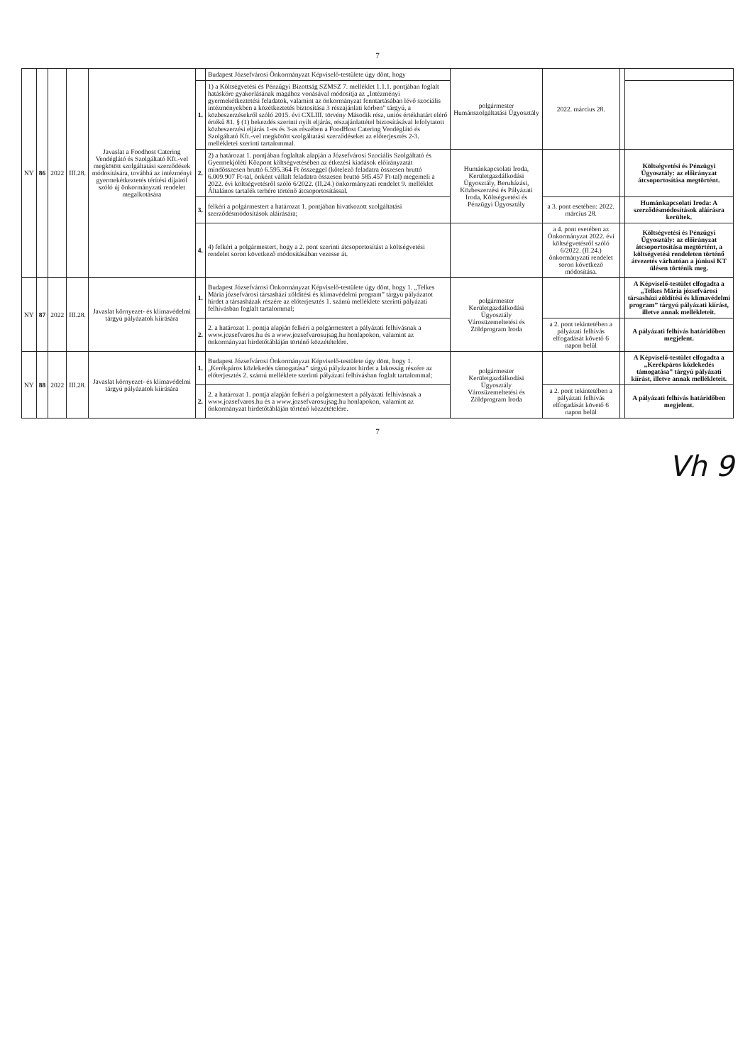7
| NY | 86 | 2022 | III.28. | Javaslat a Foodhost Catering Vendéglátó és Szolgáltató Kft.-vel megkötött szolgáltatási szerződések módosítására, továbbá az intézményi gyermekétkeztetés térítési díjairól szóló új önkormányzati rendelet megalkotására | | Budapest Józsefvárosi Önkormányzat Képviselő-testülete úgy dönt, hogy | polgármester Humánszolgáltatási Ügyosztály | 2022. március 28. | | |
| | | | | | 1. | 1) a Költségvetési és Pénzügyi Bizottság SZMSZ 7. melléklet 1.1.1. pontjában foglalt hatásköre gyakorlásának magához vonásával módosítja az „Intézményi gyermekétkeztetési feladatok, valamint az önkormányzat fenntartásában lévő szociális intézményekben a közétkeztetés biztosítása 3 részajánlati körben” tárgyú, a közbeszerzésekről szóló 2015. évi CXLIII. törvény Második rész, uniós értékhatárt elérő értékű 81. § (1) bekezdés szerinti nyílt eljárás, részajánlattétel biztosításával lefolytatott közbeszerzési eljárás 1-es és 3-as részében a FoodHost Catering Vendéglátó és Szolgáltató Kft.-vel megkötött szolgáltatási szerződéseket az előterjesztés 2-3. mellékletei szerinti tartalommal. | | | | |
| | | | | | 2. | 2) a határozat 1. pontjában foglaltak alapján a Józsefvárosi Szociális Szolgáltató és Gyermekjóléti Központ költségvetésében az étkezési kiadások előirányzatát mindösszesen bruttó 6.595.364 Ft összeggel (kötelező feladatra összesen bruttó 6.009.907 Ft-tal, önként vállalt feladatra összesen bruttó 585.457 Ft-tal) megemeli a 2022. évi költségvetésről szóló 6/2022. (II.24.) önkormányzati rendelet 9. melléklet Általános tartalék terhére történő átcsoportosítással. | Humánkapcsolati Iroda, Kerületgazdálkodási Ügyosztály, Beruházási, Közbeszerzési és Pályázati Iroda, Költségvetési és Pénzügyi Ügyosztály | | | Költségvetési és Pénzügyi Ügyosztály: az előirányzat átcsoportosítása megtörtént. |
| | | | | | 3. | felkéri a polgármestert a határozat 1. pontjában hivatkozott szolgáltatási szerződésmódosítások aláírására; | | a 3. pont esetében: 2022. március 28. | | Humánkapcsolati Iroda: A szerződésmódosítások aláírásra kerültek. |
| | | | | | 4. | 4) felkéri a polgármestert, hogy a 2. pont szerinti átcsoportosítást a költségvetési rendelet soron következő módosításában vezesse át. | | a 4. pont esetében az Önkormányzat 2022. évi költségvetésről szóló 6/2022. (II.24.) önkormányzati rendelet soron következő módosítása. | | Költségvetési és Pénzügyi Ügyosztály: az előirányzat átcsoportosítása megtörtént, a költségvetési rendeleten történő átvezetés várhatóan a júniusi KT ülésen történik meg. |
| NY | 87 | 2022 | III.28. | Javaslat környezet- és klímavédelmi tárgyú pályázatok kiírására | 1. | Budapest Józsefvárosi Önkormányzat Képviselő-testülete úgy dönt, hogy 1. „Telkes Mária józsefvárosi társasházi zöldítési és klímavédelmi program” tárgyú pályázatot hirdet a társasházak részére az előterjesztés 1. számú melléklete szerinti pályázati felhívásban foglalt tartalommal; | polgármester Kerületgazdálkodási Ügyosztály Városüzemeltetési és Zöldprogram Iroda | | | A Képviselő-testület elfogadta a „Telkes Mária józsefvárosi társasházi zöldítési és klímavédelmi program” tárgyú pályázati kiírást, illetve annak mellékleteit. |
| | | | | | 2. | 2. a határozat 1. pontja alapján felkéri a polgármestert a pályázati felhívásnak a www.jozsefvaros.hu és a www.jozsefvarosujsag.hu honlapokon, valamint az önkormányzat hirdetőtábláján történő közzétételére. | | a 2. pont tekintetében a pályázati felhívás elfogadását követő 6 napon belül | | A pályázati felhívás határidőben megjelent. |
| NY | 88 | 2022 | III.28. | Javaslat környezet- és klímavédelmi tárgyú pályázatok kiírására | 1. | Budapest Józsefvárosi Önkormányzat Képviselő-testülete úgy dönt, hogy 1. „Kerékpáros közlekedés támogatása” tárgyú pályázatot hirdet a lakosság részére az előterjesztés 2. számú melléklete szerinti pályázati felhívásban foglalt tartalommal; | polgármester Kerületgazdálkodási Ügyosztály Városüzemeltetési és Zöldprogram Iroda | | | A Képviselő-testület elfogadta a „Kerékpáros közlekedés támogatása” tárgyú pályázati kiírást, illetve annak mellékleteit. |
| | | | | | 2. | 2. a határozat 1. pontja alapján felkéri a polgármestert a pályázati felhívásnak a www.jozsefvaros.hu és a www.jozsefvarosujsag.hu honlapokon, valamint az önkormányzat hirdetőtábláján történő közzétételére. | | a 2. pont tekintetében a pályázati felhívás elfogadását követő 6 napon belül | | A pályázati felhívás határidőben megjelent. |
7
Vh 9